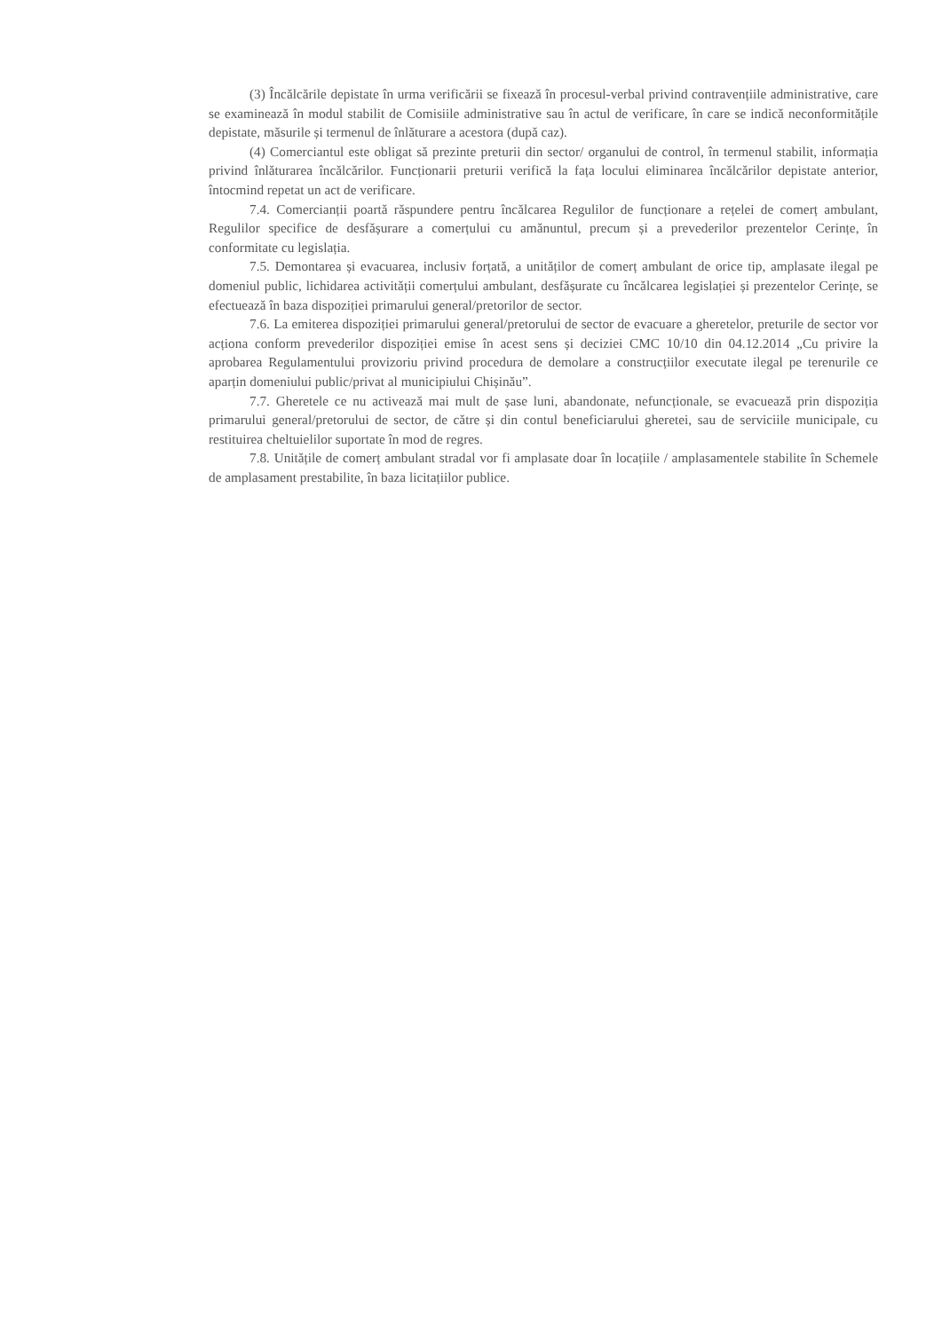(3) Încălcările depistate în urma verificării se fixează în procesul-verbal privind contravențiile administrative, care se examinează în modul stabilit de Comisiile administrative sau în actul de verificare, în care se indică neconformitățile depistate, măsurile și termenul de înlăturare a acestora (după caz).
(4) Comerciantul este obligat să prezinte preturii din sector/ organului de control, în termenul stabilit, informația privind înlăturarea încălcărilor. Funcționarii preturii verifică la fața locului eliminarea încălcărilor depistate anterior, întocmind repetat un act de verificare.
7.4. Comercianții poartă răspundere pentru încălcarea Regulilor de funcționare a rețelei de comerț ambulant, Regulilor specifice de desfășurare a comerțului cu amănuntul, precum și a prevederilor prezentelor Cerințe, în conformitate cu legislația.
7.5. Demontarea și evacuarea, inclusiv forțată, a unităților de comerț ambulant de orice tip, amplasate ilegal pe domeniul public, lichidarea activității comerțului ambulant, desfășurate cu încălcarea legislației și prezentelor Cerințe, se efectuează în baza dispoziției primarului general/pretorilor de sector.
7.6. La emiterea dispoziției primarului general/pretorului de sector de evacuare a gheretelor, preturile de sector vor acționa conform prevederilor dispoziției emise în acest sens și deciziei CMC 10/10 din 04.12.2014 „Cu privire la aprobarea Regulamentului provizoriu privind procedura de demolare a construcțiilor executate ilegal pe terenurile ce aparțin domeniului public/privat al municipiului Chișinău”.
7.7. Gheretele ce nu activează mai mult de șase luni, abandonate, nefuncționale, se evacuează prin dispoziția primarului general/pretorului de sector, de către și din contul beneficiarului gheretei, sau de serviciile municipale, cu restituirea cheltuielilor suportate în mod de regres.
7.8. Unitățile de comerț ambulant stradal vor fi amplasate doar în locațiile / amplasamentele stabilite în Schemele de amplasament prestabilite, în baza licitațiilor publice.